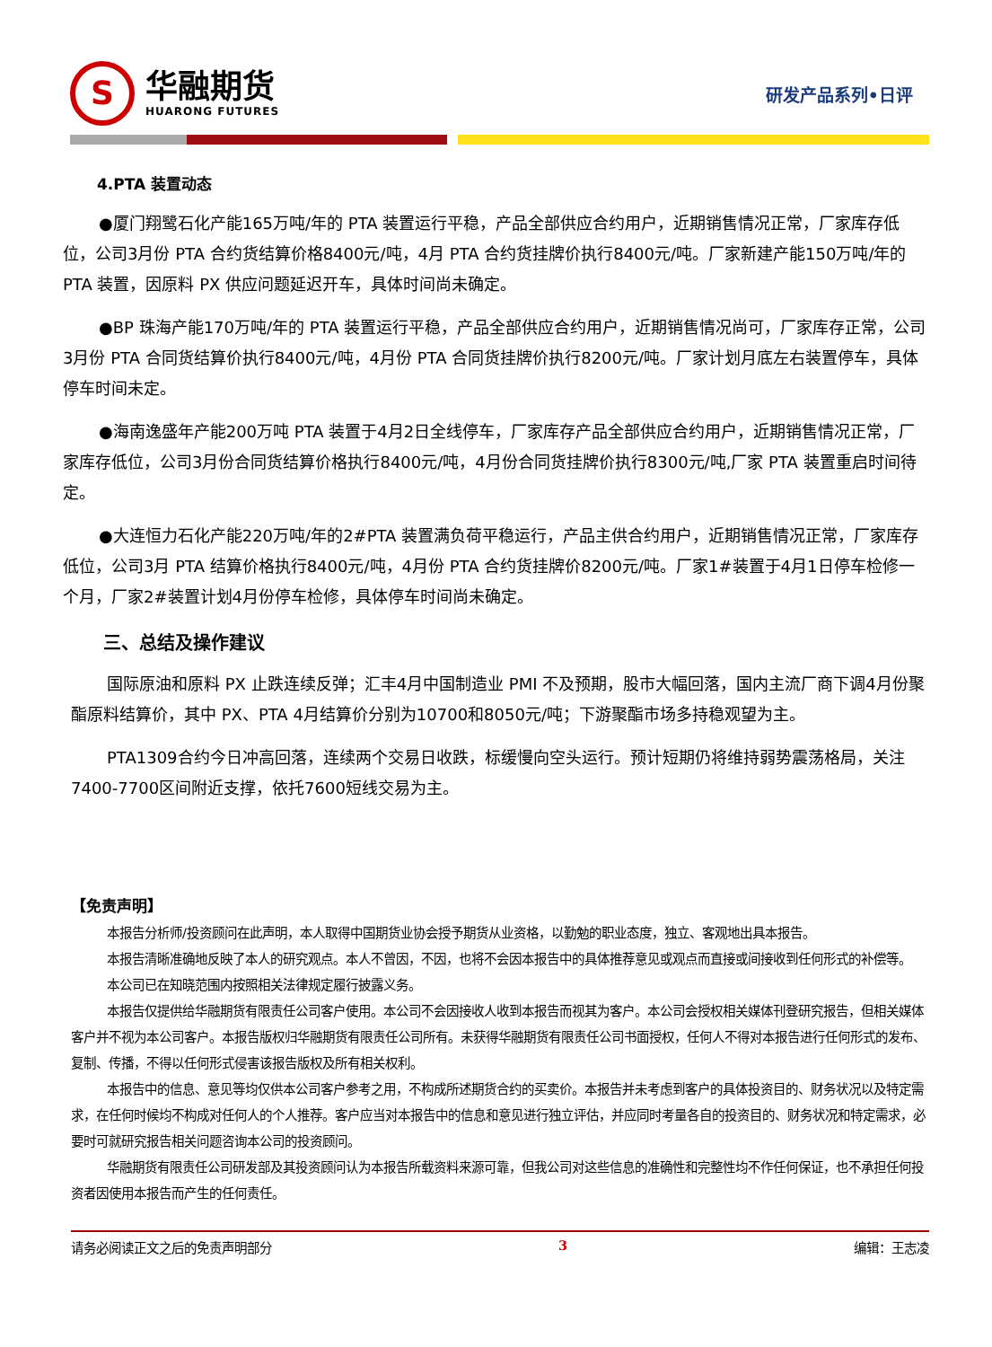S
华融期货
HUARONG FUTURES
研发产品系列•日评
4.PTA 装置动态
●厦门翔鹭石化产能165万吨/年的 PTA 装置运行平稳，产品全部供应合约用户，近期销售情况正常，厂家库存低位，公司3月份 PTA 合约货结算价格8400元/吨，4月 PTA 合约货挂牌价执行8400元/吨。厂家新建产能150万吨/年的 PTA 装置，因原料 PX 供应问题延迟开车，具体时间尚未确定。
●BP 珠海产能170万吨/年的 PTA 装置运行平稳，产品全部供应合约用户，近期销售情况尚可，厂家库存正常，公司3月份 PTA 合同货结算价执行8400元/吨，4月份 PTA 合同货挂牌价执行8200元/吨。厂家计划月底左右装置停车，具体停车时间未定。
●海南逸盛年产能200万吨 PTA 装置于4月2日全线停车，厂家库存产品全部供应合约用户，近期销售情况正常，厂家库存低位，公司3月份合同货结算价格执行8400元/吨，4月份合同货挂牌价执行8300元/吨,厂家 PTA 装置重启时间待定。
●大连恒力石化产能220万吨/年的2#PTA 装置满负荷平稳运行，产品主供合约用户，近期销售情况正常，厂家库存低位，公司3月 PTA 结算价格执行8400元/吨，4月份 PTA 合约货挂牌价8200元/吨。厂家1#装置于4月1日停车检修一个月，厂家2#装置计划4月份停车检修，具体停车时间尚未确定。
三、总结及操作建议
国际原油和原料 PX 止跌连续反弹；汇丰4月中国制造业 PMI 不及预期，股市大幅回落，国内主流厂商下调4月份聚酯原料结算价，其中 PX、PTA 4月结算价分别为10700和8050元/吨；下游聚酯市场多持稳观望为主。
PTA1309合约今日冲高回落，连续两个交易日收跌，标缓慢向空头运行。预计短期仍将维持弱势震荡格局，关注7400-7700区间附近支撑，依托7600短线交易为主。
【免责声明】
本报告分析师/投资顾问在此声明，本人取得中国期货业协会授予期货从业资格，以勤勉的职业态度，独立、客观地出具本报告。
本报告清晰准确地反映了本人的研究观点。本人不曾因，不因，也将不会因本报告中的具体推荐意见或观点而直接或间接收到任何形式的补偿等。
本公司已在知晓范围内按照相关法律规定履行披露义务。
本报告仅提供给华融期货有限责任公司客户使用。本公司不会因接收人收到本报告而视其为客户。本公司会授权相关媒体刊登研究报告，但相关媒体客户并不视为本公司客户。本报告版权归华融期货有限责任公司所有。未获得华融期货有限责任公司书面授权，任何人不得对本报告进行任何形式的发布、复制、传播，不得以任何形式侵害该报告版权及所有相关权利。
本报告中的信息、意见等均仅供本公司客户参考之用，不构成所述期货合约的买卖价。本报告并未考虑到客户的具体投资目的、财务状况以及特定需求，在任何时候均不构成对任何人的个人推荐。客户应当对本报告中的信息和意见进行独立评估，并应同时考量各自的投资目的、财务状况和特定需求，必要时可就研究报告相关问题咨询本公司的投资顾问。
华融期货有限责任公司研发部及其投资顾问认为本报告所载资料来源可靠，但我公司对这些信息的准确性和完整性均不作任何保证，也不承担任何投资者因使用本报告而产生的任何责任。
请务必阅读正文之后的免责声明部分 3 编辑：王志凌